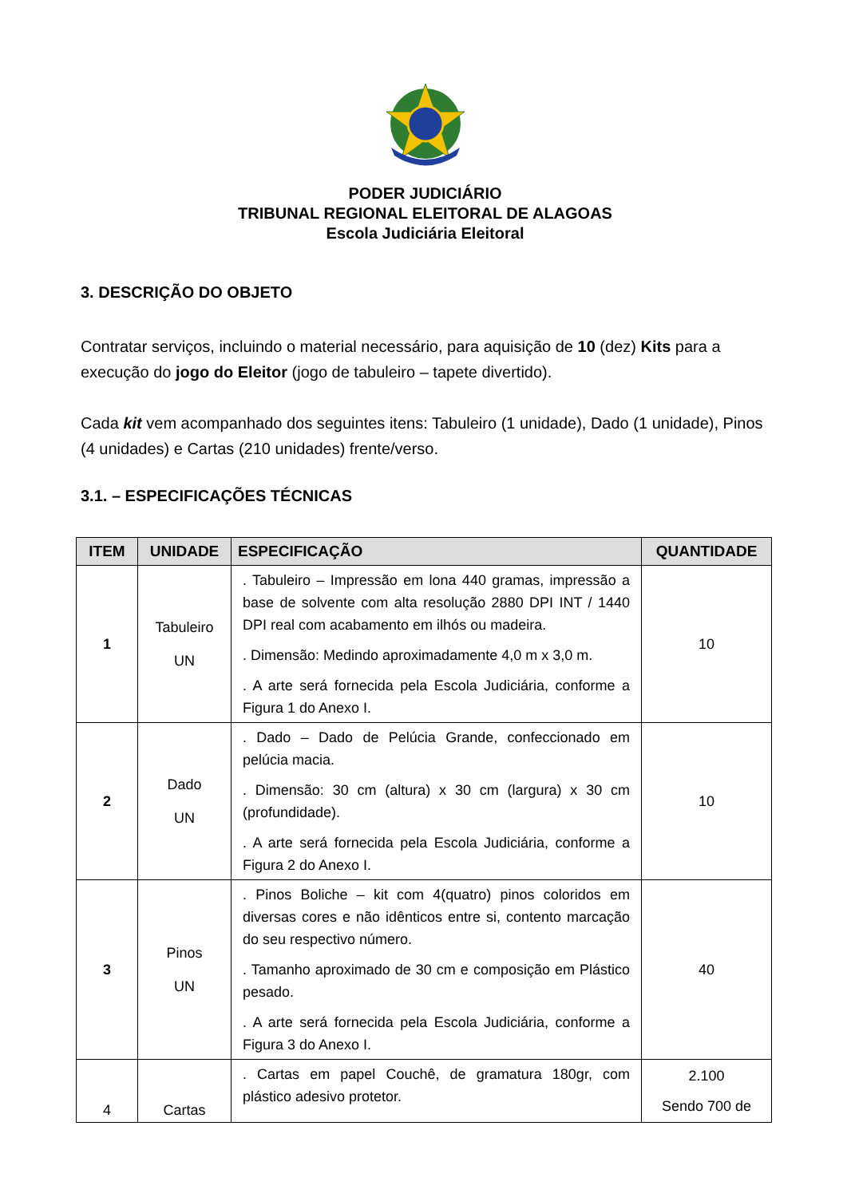PODER JUDICIÁRIO
TRIBUNAL REGIONAL ELEITORAL DE ALAGOAS
Escola Judiciária Eleitoral
3. DESCRIÇÃO DO OBJETO
Contratar serviços, incluindo o material necessário, para aquisição de 10 (dez) Kits para a execução do jogo do Eleitor (jogo de tabuleiro – tapete divertido).
Cada kit vem acompanhado dos seguintes itens: Tabuleiro (1 unidade), Dado (1 unidade), Pinos (4 unidades) e Cartas (210 unidades) frente/verso.
3.1. – ESPECIFICAÇÕES TÉCNICAS
| ITEM | UNIDADE | ESPECIFICAÇÃO | QUANTIDADE |
| --- | --- | --- | --- |
| 1 | Tabuleiro UN | . Tabuleiro – Impressão em lona 440 gramas, impressão a base de solvente com alta resolução 2880 DPI INT / 1440 DPI real com acabamento em ilhós ou madeira. . Dimensão: Medindo aproximadamente 4,0 m x 3,0 m. . A arte será fornecida pela Escola Judiciária, conforme a Figura 1 do Anexo I. | 10 |
| 2 | Dado UN | . Dado – Dado de Pelúcia Grande, confeccionado em pelúcia macia. . Dimensão: 30 cm (altura) x 30 cm (largura) x 30 cm (profundidade). . A arte será fornecida pela Escola Judiciária, conforme a Figura 2 do Anexo I. | 10 |
| 3 | Pinos UN | . Pinos Boliche – kit com 4(quatro) pinos coloridos em diversas cores e não idênticos entre si, contento marcação do seu respectivo número. . Tamanho aproximado de 30 cm e composição em Plástico pesado. . A arte será fornecida pela Escola Judiciária, conforme a Figura 3 do Anexo I. | 40 |
| 4 | Cartas | . Cartas em papel Couchê, de gramatura 180gr, com plástico adesivo protetor. | 2.100 Sendo 700 de |